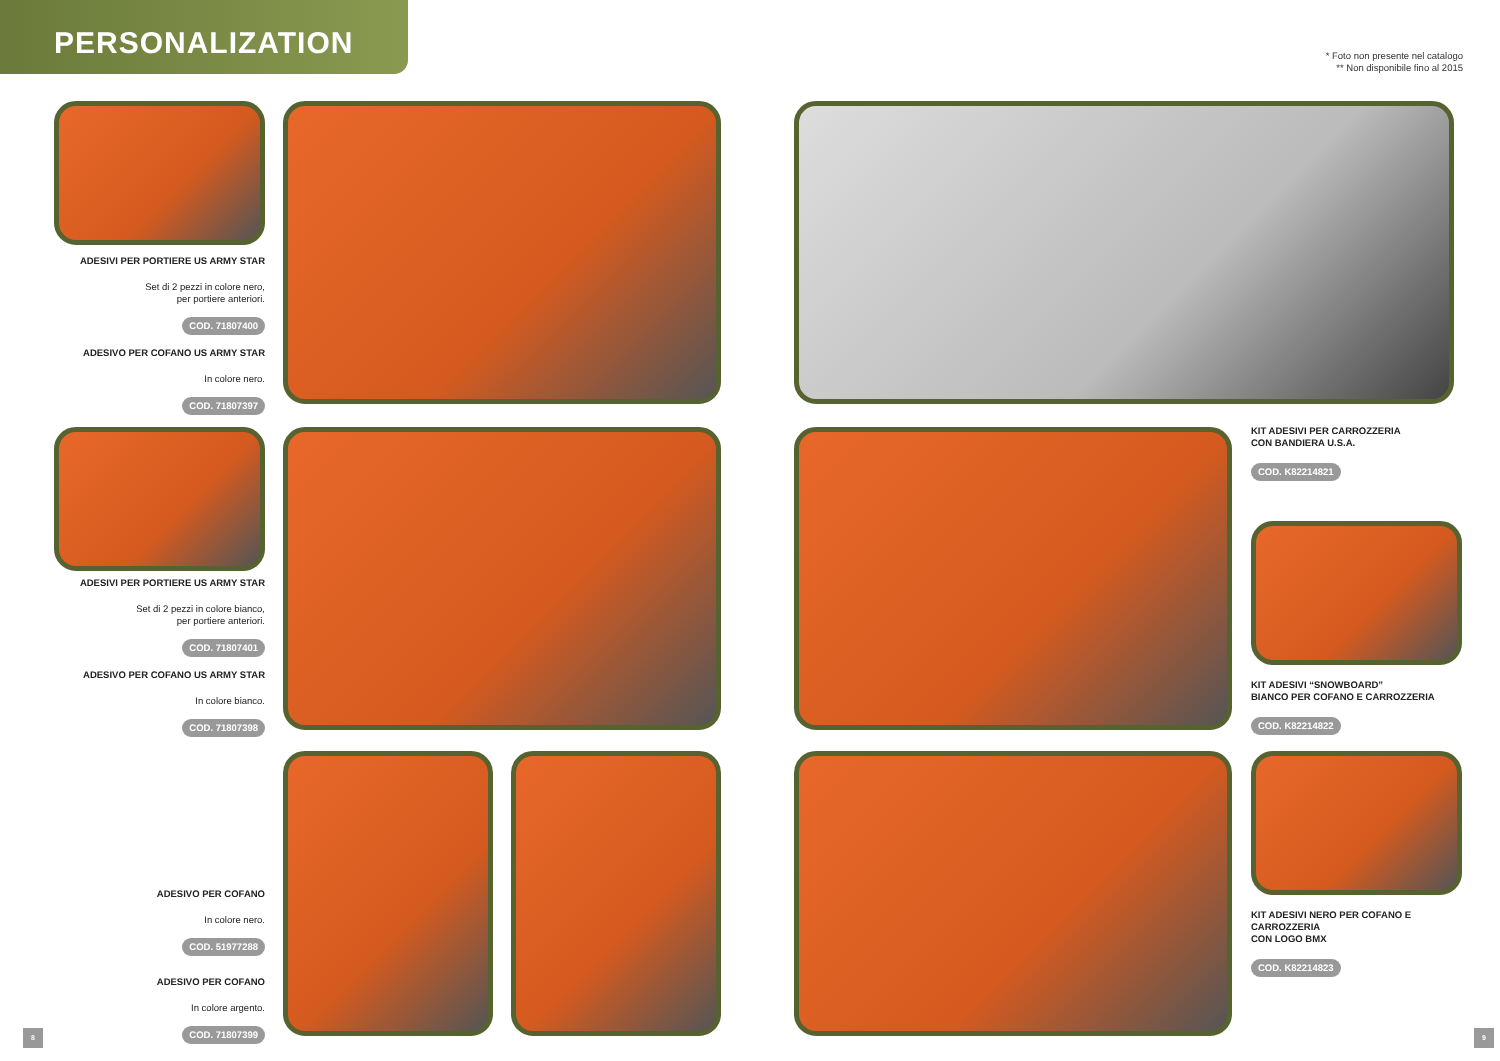PERSONALIZATION
* Foto non presente nel catalogo
** Non disponibile fino al 2015
ADESIVI PER PORTIERE US ARMY STAR
Set di 2 pezzi in colore nero,
per portiere anteriori.
COD. 71807400
ADESIVO PER COFANO US ARMY STAR
In colore nero.
COD. 71807397
ADESIVI PER PORTIERE US ARMY STAR
Set di 2 pezzi in colore bianco,
per portiere anteriori.
COD. 71807401
ADESIVO PER COFANO US ARMY STAR
In colore bianco.
COD. 71807398
ADESIVO PER COFANO
In colore nero.
COD. 51977288
ADESIVO PER COFANO
In colore argento.
COD. 71807399
KIT ADESIVI PER CARROZZERIA
CON BANDIERA U.S.A.
COD. K82214821
KIT ADESIVI “SNOWBOARD”
BIANCO PER COFANO E CARROZZERIA
COD. K82214822
KIT ADESIVI NERO PER COFANO E CARROZZERIA
CON LOGO BMX
COD. K82214823
8 9